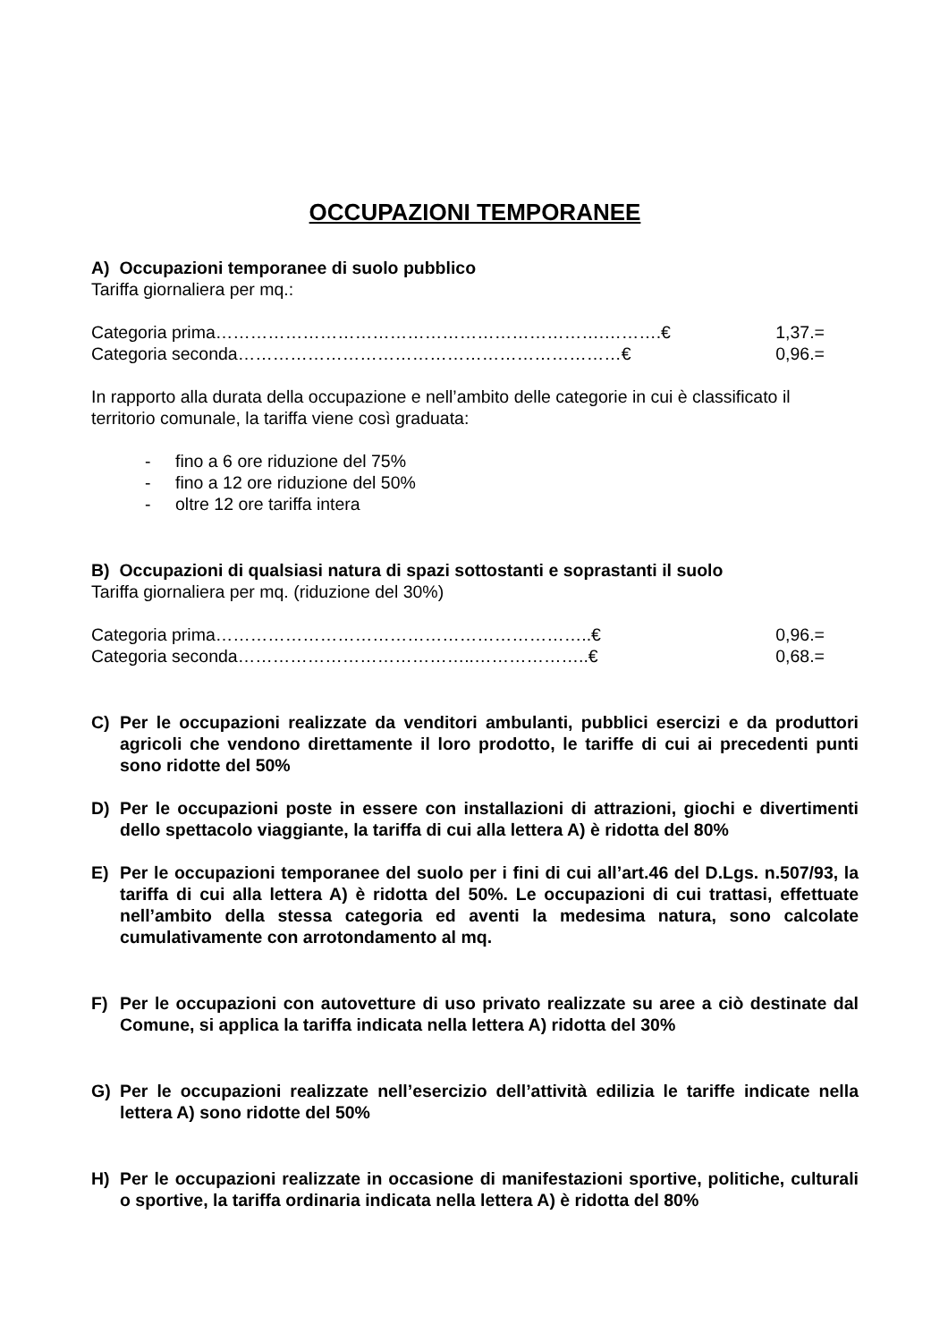OCCUPAZIONI TEMPORANEE
A) Occupazioni temporanee di suolo pubblico
Tariffa giornaliera per mq.:
Categoria prima………………………………………………………….……….€ 1,37.=
Categoria seconda…………………………………………………………€ 0,96.=
In rapporto alla durata della occupazione e nell’ambito delle categorie in cui è classificato il territorio comunale, la tariffa viene così graduata:
- fino a 6 ore riduzione del 75%
- fino a 12 ore riduzione del 50%
- oltre 12 ore tariffa intera
B) Occupazioni di qualsiasi natura di spazi sottostanti e soprastanti il suolo
Tariffa giornaliera per mq. (riduzione del 30%)
Categoria prima………………………………………………………..€ 0,96.=
Categoria seconda…………………………………..………………..€ 0,68.=
C) Per le occupazioni realizzate da venditori ambulanti, pubblici esercizi e da produttori agricoli che vendono direttamente il loro prodotto, le tariffe di cui ai precedenti punti sono ridotte del 50%
D) Per le occupazioni poste in essere con installazioni di attrazioni, giochi e divertimenti dello spettacolo viaggiante, la tariffa di cui alla lettera A) è ridotta del 80%
E) Per le occupazioni temporanee del suolo per i fini di cui all’art.46 del D.Lgs. n.507/93, la tariffa di cui alla lettera A) è ridotta del 50%. Le occupazioni di cui trattasi, effettuate nell’ambito della stessa categoria ed aventi la medesima natura, sono calcolate cumulativamente con arrotondamento al mq.
F) Per le occupazioni con autovetture di uso privato realizzate su aree a ciò destinate dal Comune, si applica la tariffa indicata nella lettera A) ridotta del 30%
G) Per le occupazioni realizzate nell’esercizio dell’attività edilizia le tariffe indicate nella lettera A) sono ridotte del 50%
H) Per le occupazioni realizzate in occasione di manifestazioni sportive, politiche, culturali o sportive, la tariffa ordinaria indicata nella lettera A) è ridotta del 80%